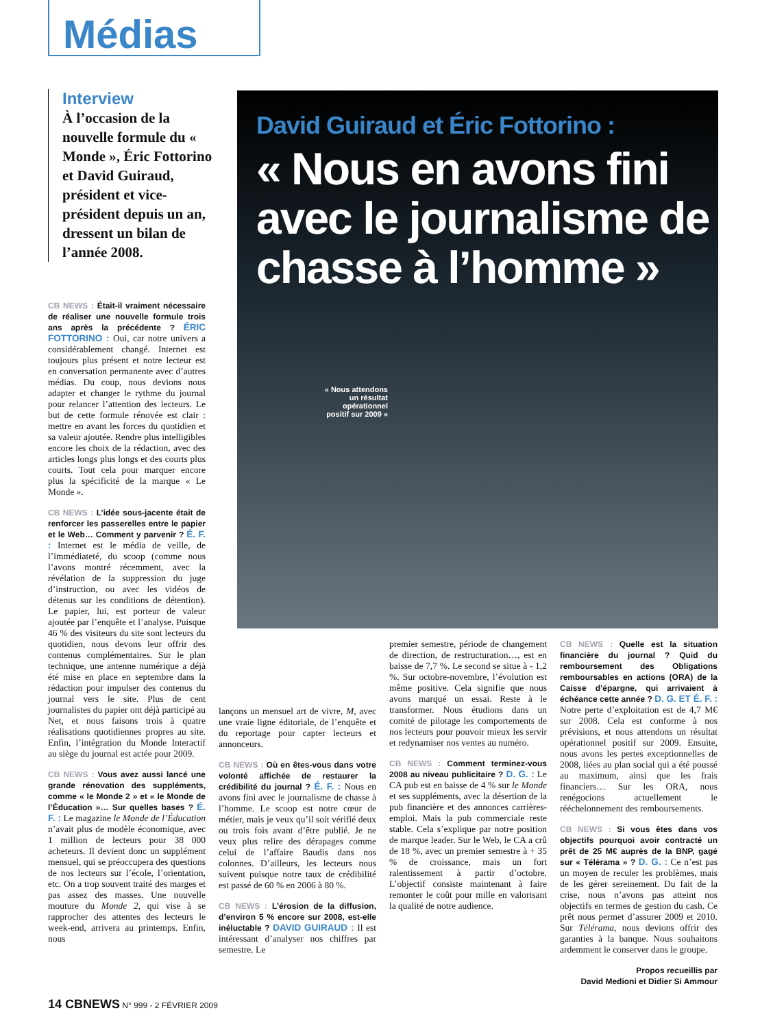Médias
Interview
À l’occasion de la nouvelle formule du « Monde », Éric Fottorino et David Guiraud, président et vice-président depuis un an, dressent un bilan de l’année 2008.
David Guiraud et Éric Fottorino :
« Nous en avons fini avec le journalisme de chasse à l’homme »
« Nous attendons un résultat opérationnel positif sur 2009 »
CB NEWS : Était-il vraiment nécessaire de réaliser une nouvelle formule trois ans après la précédente ? ÉRIC FOTTORINO : Oui, car notre univers a considérablement changé. Internet est toujours plus présent et notre lecteur est en conversation permanente avec d’autres médias. Du coup, nous devions nous adapter et changer le rythme du journal pour relancer l’attention des lecteurs. Le but de cette formule rénovée est clair : mettre en avant les forces du quotidien et sa valeur ajoutée. Rendre plus intelligibles encore les choix de la rédaction, avec des articles longs plus longs et des courts plus courts. Tout cela pour marquer encore plus la spécificité de la marque « Le Monde ».
CB NEWS : L’idée sous-jacente était de renforcer les passerelles entre le papier et le Web… Comment y parvenir ? É. F. : Internet est le média de veille, de l’immédiateté, du scoop (comme nous l’avons montré récemment, avec la révélation de la suppression du juge d’instruction, ou avec les vidéos de détenus sur les conditions de détention). Le papier, lui, est porteur de valeur ajoutée par l’enquête et l’analyse. Puisque 46 % des visiteurs du site sont lecteurs du quotidien, nous devons leur offrir des contenus complémentaires. Sur le plan technique, une antenne numérique a déjà été mise en place en septembre dans la rédaction pour impulser des contenus du journal vers le site. Plus de cent journalistes du papier ont déjà participé au Net, et nous faisons trois à quatre réalisations quotidiennes propres au site. Enfin, l’intégration du Monde Interactif au siège du journal est actée pour 2009.
CB NEWS : Vous avez aussi lancé une grande rénovation des suppléments, comme « le Monde 2 » et « le Monde de l’Éducation »… Sur quelles bases ? É. F. : Le magazine le Monde de l’Éducation n’avait plus de modèle économique, avec 1 million de lecteurs pour 38 000 acheteurs. Il devient donc un supplément mensuel, qui se préoccupera des questions de nos lecteurs sur l’école, l’orientation, etc. On a trop souvent traité des marges et pas assez des masses. Une nouvelle mouture du Monde 2, qui vise à se rapprocher des attentes des lecteurs le week-end, arrivera au printemps. Enfin, nous
lançons un mensuel art de vivre, M, avec une vraie ligne éditoriale, de l’enquête et du reportage pour capter lecteurs et annonceurs.
CB NEWS : Où en êtes-vous dans votre volonté affichée de restaurer la crédibilité du journal ? É. F. : Nous en avons fini avec le journalisme de chasse à l’homme. Le scoop est notre cœur de métier, mais je veux qu’il soit vérifié deux ou trois fois avant d’être publié. Je ne veux plus relire des dérapages comme celui de l’affaire Baudis dans nos colonnes. D’ailleurs, les lecteurs nous suivent puisque notre taux de crédibilité est passé de 60 % en 2006 à 80 %.
CB NEWS : L’érosion de la diffusion, d’environ 5 % encore sur 2008, est-elle inéluctable ? DAVID GUIRAUD : Il est intéressant d’analyser nos chiffres par semestre. Le
premier semestre, période de changement de direction, de restructuration…, est en baisse de 7,7 %. Le second se situe à - 1,2 %. Sur octobre-novembre, l’évolution est même positive. Cela signifie que nous avons marqué un essai. Reste à le transformer. Nous étudions dans un comité de pilotage les comportements de nos lecteurs pour pouvoir mieux les servir et redynamiser nos ventes au numéro.
CB NEWS : Comment terminez-vous 2008 au niveau publicitaire ? D. G. : Le CA pub est en baisse de 4 % sur le Monde et ses suppléments, avec la désertion de la pub financière et des annonces carrières-emploi. Mais la pub commerciale reste stable. Cela s’explique par notre position de marque leader. Sur le Web, le CA a crû de 18 %, avec un premier semestre à + 35 % de croissance, mais un fort ralentissement à partir d’octobre. L’objectif consiste maintenant à faire remonter le coût pour mille en valorisant la qualité de notre audience.
CB NEWS : Quelle est la situation financière du journal ? Quid du remboursement des Obligations remboursables en actions (ORA) de la Caisse d’épargne, qui arrivaient à échéance cette année ? D. G. ET É. F. : Notre perte d’exploitation est de 4,7 M€ sur 2008. Cela est conforme à nos prévisions, et nous attendons un résultat opérationnel positif sur 2009. Ensuite, nous avons les pertes exceptionnelles de 2008, liées au plan social qui a été poussé au maximum, ainsi que les frais financiers… Sur les ORA, nous renégocions actuellement le rééchelonnement des remboursements.
CB NEWS : Si vous êtes dans vos objectifs pourquoi avoir contracté un prêt de 25 M€ auprès de la BNP, gagé sur « Télérama » ? D. G. : Ce n’est pas un moyen de reculer les problèmes, mais de les gérer sereinement. Du fait de la crise, nous n’avons pas atteint nos objectifs en termes de gestion du cash. Ce prêt nous permet d’assurer 2009 et 2010. Sur Télérama, nous devions offrir des garanties à la banque. Nous souhaitons ardemment le conserver dans le groupe.
Propos recueillis par
David Medioni et Didier Si Ammour
14 CBNEWS N° 999 - 2 FÉVRIER 2009